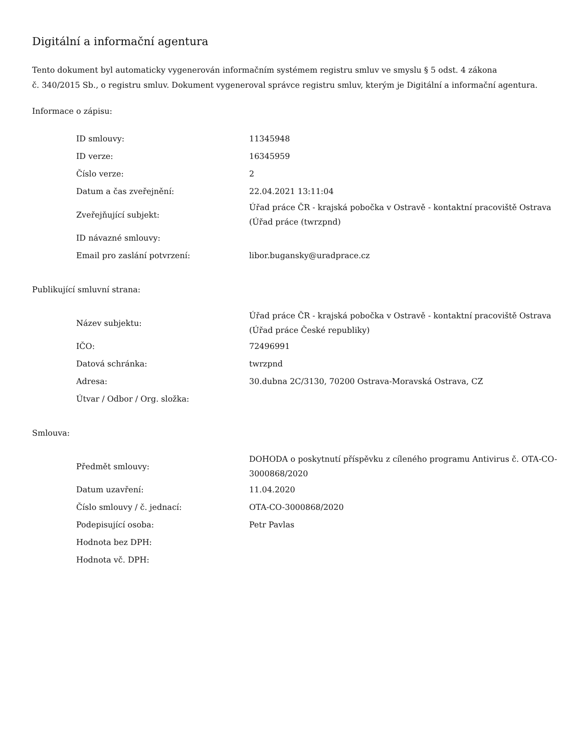Digitální a informační agentura
Tento dokument byl automaticky vygenerován informačním systémem registru smluv ve smyslu § 5 odst. 4 zákona
č. 340/2015 Sb., o registru smluv. Dokument vygeneroval správce registru smluv, kterým je Digitální a informační agentura.
Informace o zápisu:
| ID smlouvy: | 11345948 |
| ID verze: | 16345959 |
| Číslo verze: | 2 |
| Datum a čas zveřejnění: | 22.04.2021 13:11:04 |
| Zveřejňující subjekt: | Úřad práce ČR - krajská pobočka v Ostravě - kontaktní pracoviště Ostrava (Úřad práce (twrzpnd) |
| ID návazné smlouvy: | |
| Email pro zaslání potvrzení: | libor.bugansky@uradprace.cz |
Publikující smluvní strana:
| Název subjektu: | Úřad práce ČR - krajská pobočka v Ostravě - kontaktní pracoviště Ostrava (Úřad práce České republiky) |
| IČO: | 72496991 |
| Datová schránka: | twrzpnd |
| Adresa: | 30.dubna 2C/3130, 70200 Ostrava-Moravská Ostrava, CZ |
| Útvar / Odbor / Org. složka: | |
Smlouva:
| Předmět smlouvy: | DOHODA o poskytnutí příspěvku z cíleného programu Antivirus č. OTA-CO-3000868/2020 |
| Datum uzavření: | 11.04.2020 |
| Číslo smlouvy / č. jednací: | OTA-CO-3000868/2020 |
| Podepisující osoba: | Petr Pavlas |
| Hodnota bez DPH: | |
| Hodnota vč. DPH: | |